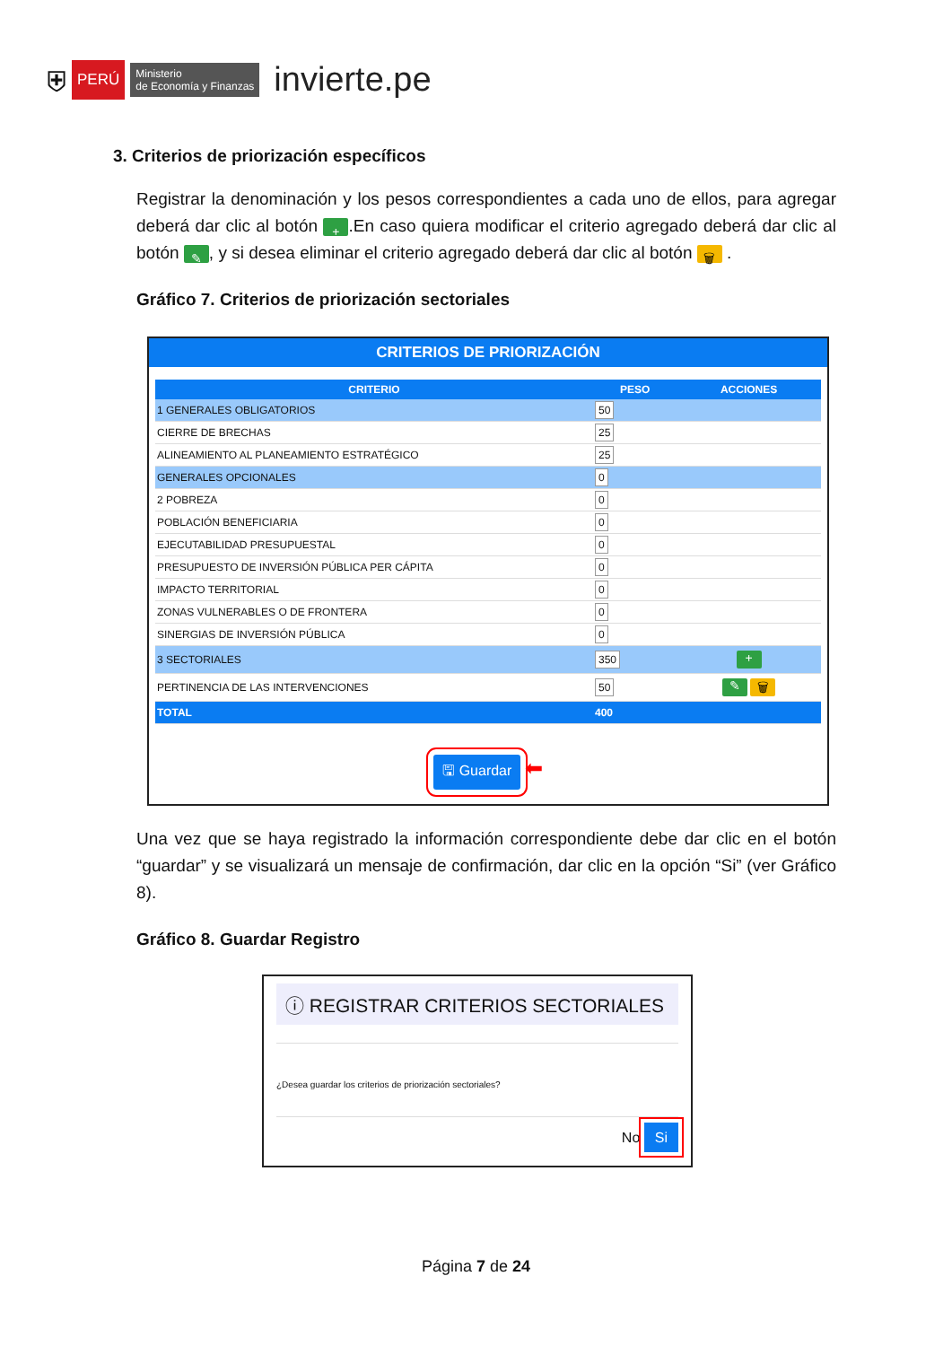⛨ PERÚ Ministerio
de Economía y Finanzas invierte.pe
3. Criterios de priorización específicos
Registrar la denominación y los pesos correspondientes a cada uno de ellos, para agregar deberá dar clic al botón +.En caso quiera modificar el criterio agregado deberá dar clic al botón ✎, y si desea eliminar el criterio agregado deberá dar clic al botón 🗑 .
Gráfico 7. Criterios de priorización sectoriales
CRITERIOS DE PRIORIZACIÓN
| CRITERIO | PESO | ACCIONES |
| --- | --- | --- |
| 1 GENERALES OBLIGATORIOS | 50 | |
| CIERRE DE BRECHAS | 25 | |
| ALINEAMIENTO AL PLANEAMIENTO ESTRATÉGICO | 25 | |
| GENERALES OPCIONALES | 0 | |
| 2 POBREZA | 0 | |
| POBLACIÓN BENEFICIARIA | 0 | |
| EJECUTABILIDAD PRESUPUESTAL | 0 | |
| PRESUPUESTO DE INVERSIÓN PÚBLICA PER CÁPITA | 0 | |
| IMPACTO TERRITORIAL | 0 | |
| ZONAS VULNERABLES O DE FRONTERA | 0 | |
| SINERGIAS DE INVERSIÓN PÚBLICA | 0 | |
| 3 SECTORIALES | 350 | + |
| PERTINENCIA DE LAS INTERVENCIONES | 50 | ✎ 🗑 |
| TOTAL | 400 | |
🖫 Guardar ⬅
Una vez que se haya registrado la información correspondiente debe dar clic en el botón “guardar” y se visualizará un mensaje de confirmación, dar clic en la opción “Si” (ver Gráfico 8).
Gráfico 8. Guardar Registro
ⓘ REGISTRAR CRITERIOS SECTORIALES
¿Desea guardar los criterios de priorización sectoriales?
No Si
Página 7 de 24